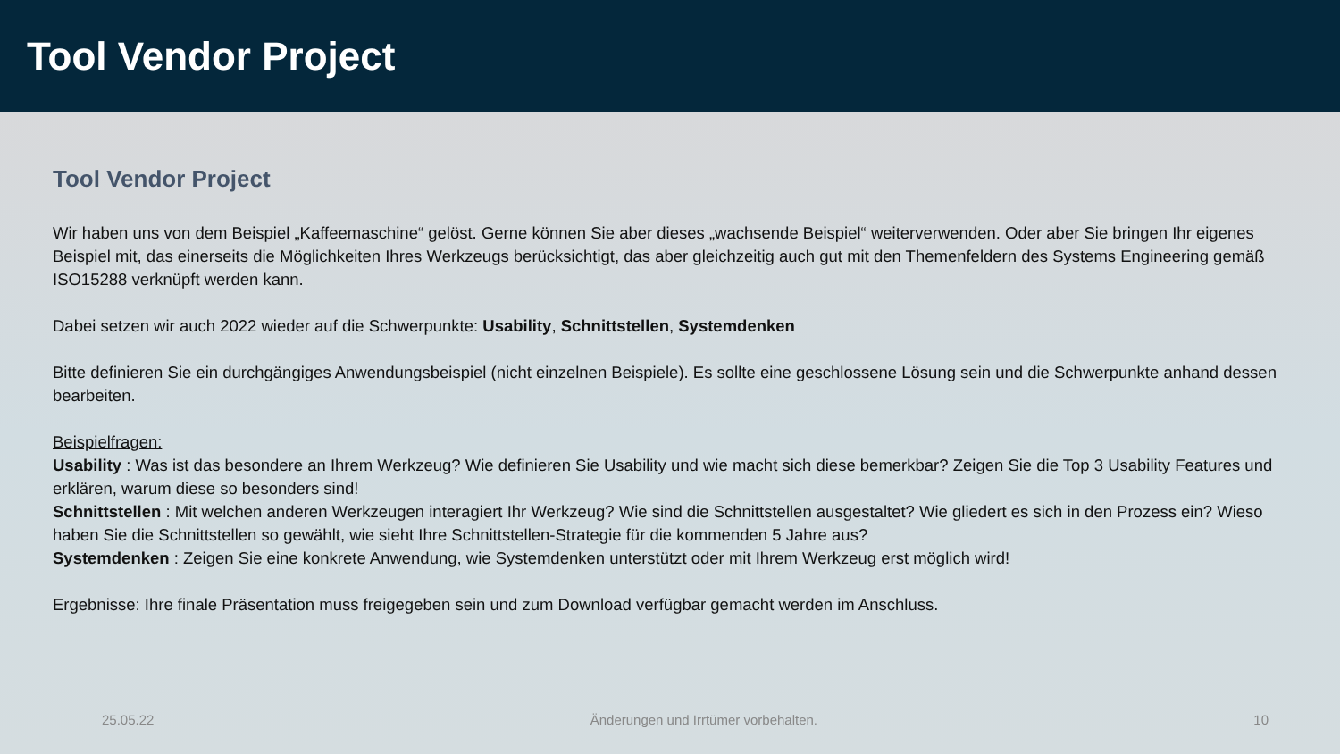Tool Vendor Project
Tool Vendor Project
Wir haben uns von dem Beispiel „Kaffeemaschine“ gelöst. Gerne können Sie aber dieses „wachsende Beispiel“ weiterverwenden. Oder aber Sie bringen Ihr eigenes Beispiel mit, das einerseits die Möglichkeiten Ihres Werkzeugs berücksichtigt, das aber gleichzeitig auch gut mit den Themenfeldern des Systems Engineering gemäß ISO15288 verknüpft werden kann.
Dabei setzen wir auch 2022 wieder auf die Schwerpunkte: Usability, Schnittstellen, Systemdenken
Bitte definieren Sie ein durchgängiges Anwendungsbeispiel (nicht einzelnen Beispiele). Es sollte eine geschlossene Lösung sein und die Schwerpunkte anhand dessen bearbeiten.
Beispielfragen:
Usability : Was ist das besondere an Ihrem Werkzeug? Wie definieren Sie Usability und wie macht sich diese bemerkbar? Zeigen Sie die Top 3 Usability Features und erklären, warum diese so besonders sind!
Schnittstellen : Mit welchen anderen Werkzeugen interagiert Ihr Werkzeug? Wie sind die Schnittstellen ausgestaltet? Wie gliedert es sich in den Prozess ein? Wieso haben Sie die Schnittstellen so gewählt, wie sieht Ihre Schnittstellen-Strategie für die kommenden 5 Jahre aus?
Systemdenken : Zeigen Sie eine konkrete Anwendung, wie Systemdenken unterstützt oder mit Ihrem Werkzeug erst möglich wird!
Ergebnisse: Ihre finale Präsentation muss freigegeben sein und zum Download verfügbar gemacht werden im Anschluss.
25.05.22 Änderungen und Irrtümer vorbehalten. 10